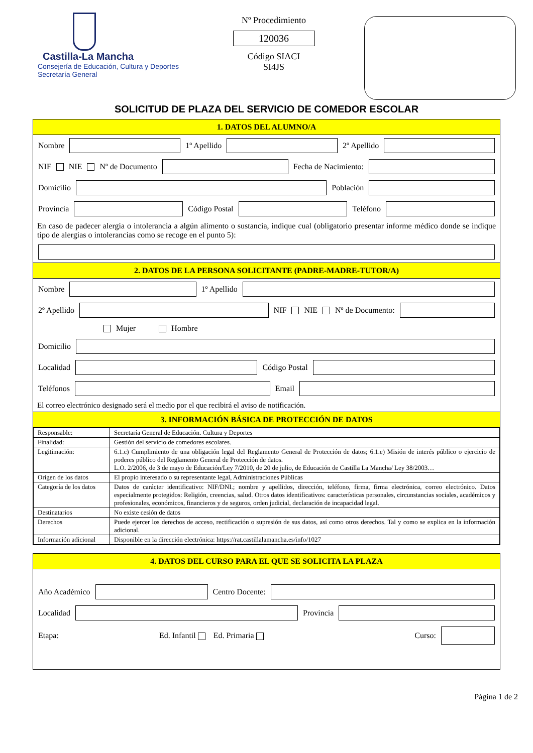Castilla-La Mancha
Consejería de Educación, Cultura y Deportes
Secretaría General
Nº Procedimiento
120036
Código SIACI
SI4JS
SOLICITUD DE PLAZA DEL SERVICIO DE COMEDOR ESCOLAR
1. DATOS DEL ALUMNO/A
Nombre
1º Apellido
2º Apellido
NIF NIE Nº de Documento
Fecha de Nacimiento:
Domicilio
Población
Provincia
Código Postal
Teléfono
En caso de padecer alergia o intolerancia a algún alimento o sustancia, indique cual (obligatorio presentar informe médico donde se indique tipo de alergias o intolerancias como se recoge en el punto 5):
2. DATOS DE LA PERSONA SOLICITANTE (PADRE-MADRE-TUTOR/A)
Nombre
1º Apellido
2º Apellido
NIF NIE Nº de Documento:
Mujer Hombre
Domicilio
Localidad
Código Postal
Teléfonos
Email
El correo electrónico designado será el medio por el que recibirá el aviso de notificación.
3. INFORMACIÓN BÁSICA DE PROTECCIÓN DE DATOS
| Responsable: | Secretaría General de Educación. Cultura y Deportes |
| Finalidad: | Gestión del servicio de comedores escolares. |
| Legitimación: | 6.1.c) Cumplimiento de una obligación legal del Reglamento General de Protección de datos; 6.1.e) Misión de interés público o ejercicio de poderes público del Reglamento General de Protección de datos. L.O. 2/2006, de 3 de mayo de Educación/Ley 7/2010, de 20 de julio, de Educación de Castilla La Mancha/ Ley 38/2003… |
| Origen de los datos | El propio interesado o su representante legal, Administraciones Públicas |
| Categoría de los datos | Datos de carácter identificativo: NIF/DNI.; nombre y apellidos, dirección, teléfono, firma, firma electrónica, correo electrónico. Datos especialmente protegidos: Religión, creencias, salud. Otros datos identificativos: características personales, circunstancias sociales, académicos y profesionales, económicos, financieros y de seguros, orden judicial, declaración de incapacidad legal. |
| Destinatarios | No existe cesión de datos |
| Derechos | Puede ejercer los derechos de acceso, rectificación o supresión de sus datos, así como otros derechos. Tal y como se explica en la información adicional. |
| Información adicional | Disponible en la dirección electrónica: https://rat.castillalamancha.es/info/1027 |
4. DATOS DEL CURSO PARA EL QUE SE SOLICITA LA PLAZA
Año Académico
Centro Docente:
Localidad
Provincia
Etapa: Ed. Infantil Ed. Primaria Curso:
Página 1 de 2